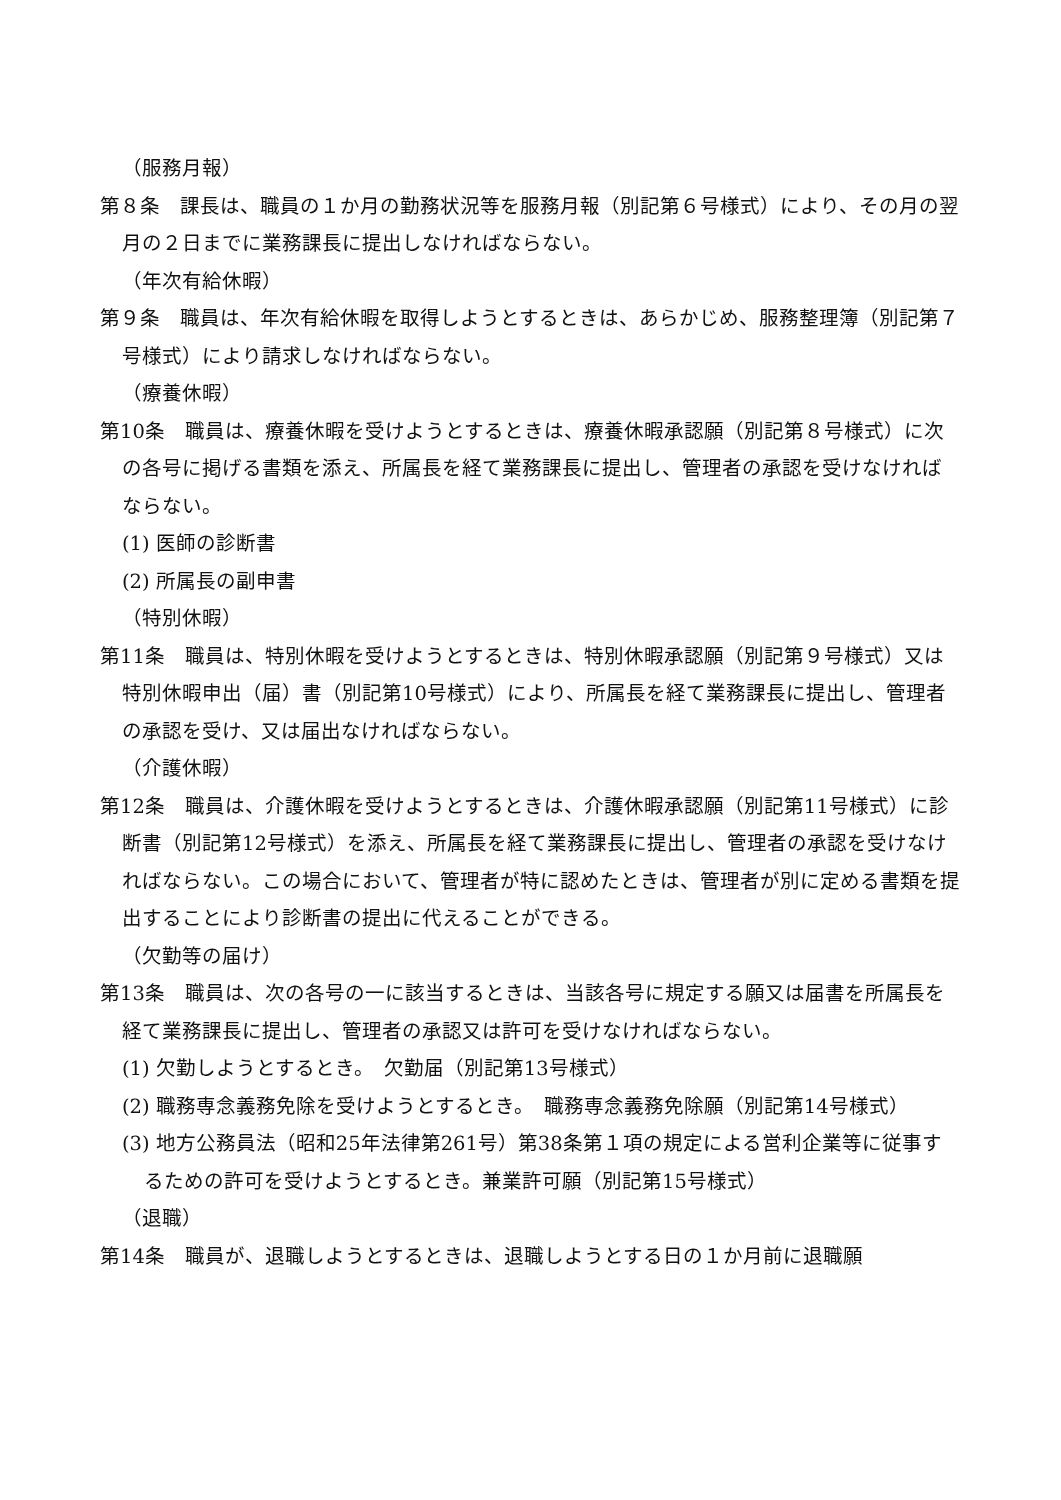（服務月報）
第８条　課長は、職員の１か月の勤務状況等を服務月報（別記第６号様式）により、その月の翌月の２日までに業務課長に提出しなければならない。
（年次有給休暇）
第９条　職員は、年次有給休暇を取得しようとするときは、あらかじめ、服務整理簿（別記第７号様式）により請求しなければならない。
（療養休暇）
第10条　職員は、療養休暇を受けようとするときは、療養休暇承認願（別記第８号様式）に次の各号に掲げる書類を添え、所属長を経て業務課長に提出し、管理者の承認を受けなければならない。
(1) 医師の診断書
(2) 所属長の副申書
（特別休暇）
第11条　職員は、特別休暇を受けようとするときは、特別休暇承認願（別記第９号様式）又は特別休暇申出（届）書（別記第10号様式）により、所属長を経て業務課長に提出し、管理者の承認を受け、又は届出なければならない。
（介護休暇）
第12条　職員は、介護休暇を受けようとするときは、介護休暇承認願（別記第11号様式）に診断書（別記第12号様式）を添え、所属長を経て業務課長に提出し、管理者の承認を受けなければならない。この場合において、管理者が特に認めたときは、管理者が別に定める書類を提出することにより診断書の提出に代えることができる。
（欠勤等の届け）
第13条　職員は、次の各号の一に該当するときは、当該各号に規定する願又は届書を所属長を経て業務課長に提出し、管理者の承認又は許可を受けなければならない。
(1) 欠勤しようとするとき。　欠勤届（別記第13号様式）
(2) 職務専念義務免除を受けようとするとき。　職務専念義務免除願（別記第14号様式）
(3) 地方公務員法（昭和25年法律第261号）第38条第１項の規定による営利企業等に従事するための許可を受けようとするとき。兼業許可願（別記第15号様式）
（退職）
第14条　職員が、退職しようとするときは、退職しようとする日の１か月前に退職願